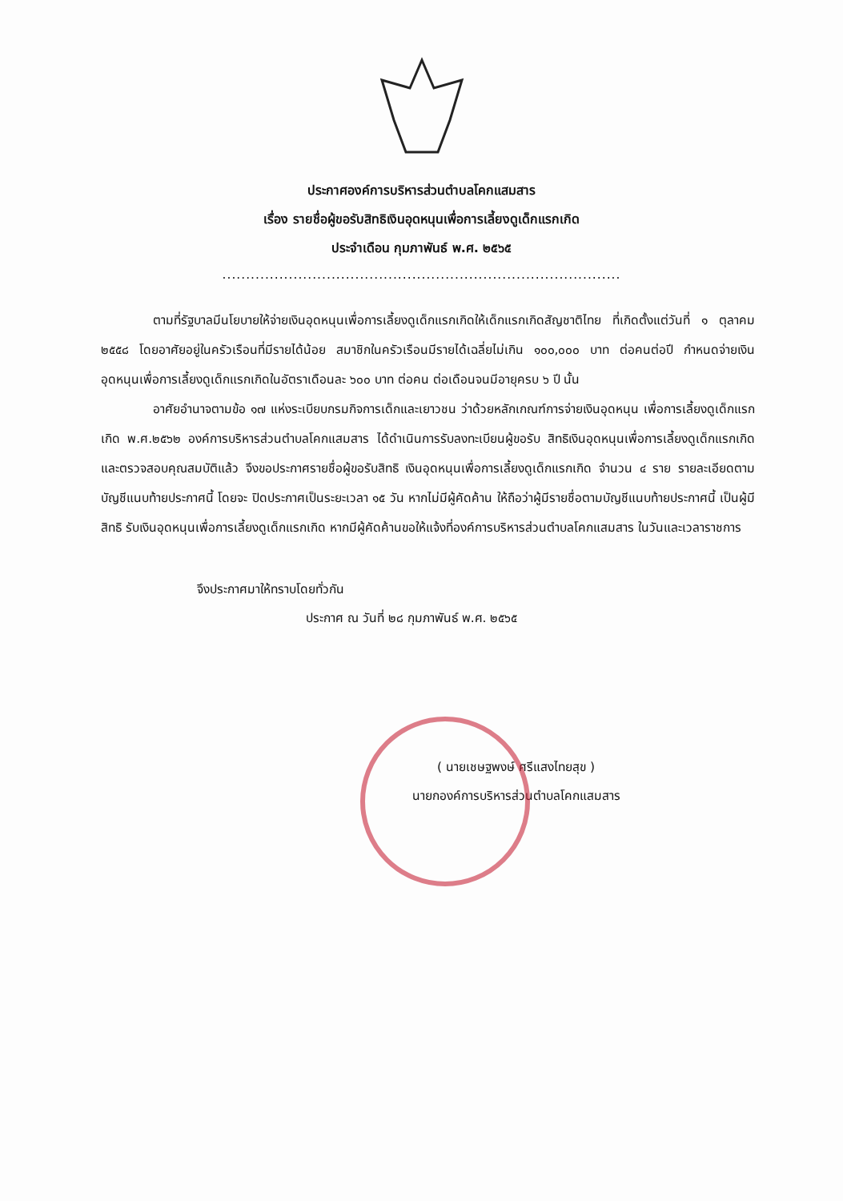ประกาศองค์การบริหารส่วนตำบลโคกแสมสาร
เรื่อง รายชื่อผู้ขอรับสิทธิเงินอุดหนุนเพื่อการเลี้ยงดูเด็กแรกเกิด
ประจำเดือน กุมภาพันธ์ พ.ศ. ๒๕๖๕
....................................................................................
ตามที่รัฐบาลมีนโยบายให้จ่ายเงินอุดหนุนเพื่อการเลี้ยงดูเด็กแรกเกิดให้เด็กแรกเกิดสัญชาติไทย ที่เกิดตั้งแต่วันที่ ๑ ตุลาคม ๒๕๕๘ โดยอาศัยอยู่ในครัวเรือนที่มีรายได้น้อย สมาชิกในครัวเรือนมีรายได้เฉลี่ยไม่เกิน ๑๐๐,๐๐๐ บาท ต่อคนต่อปี กำหนดจ่ายเงินอุดหนุนเพื่อการเลี้ยงดูเด็กแรกเกิดในอัตราเดือนละ ๖๐๐ บาท ต่อคน ต่อเดือนจนมีอายุครบ ๖ ปี นั้น
อาศัยอำนาจตามข้อ ๑๗ แห่งระเบียบกรมกิจการเด็กและเยาวชน ว่าด้วยหลักเกณฑ์การจ่ายเงินอุดหนุน เพื่อการเลี้ยงดูเด็กแรกเกิด พ.ศ.๒๕๖๒ องค์การบริหารส่วนตำบลโคกแสมสาร ได้ดำเนินการรับลงทะเบียนผู้ขอรับ สิทธิเงินอุดหนุนเพื่อการเลี้ยงดูเด็กแรกเกิด และตรวจสอบคุณสมบัติแล้ว จึงขอประกาศรายชื่อผู้ขอรับสิทธิ เงินอุดหนุนเพื่อการเลี้ยงดูเด็กแรกเกิด จำนวน ๔ ราย รายละเอียดตามบัญชีแนบท้ายประกาศนี้ โดยจะ ปิดประกาศเป็นระยะเวลา ๑๕ วัน หากไม่มีผู้คัดค้าน ให้ถือว่าผู้มีรายชื่อตามบัญชีแนบท้ายประกาศนี้ เป็นผู้มีสิทธิ รับเงินอุดหนุนเพื่อการเลี้ยงดูเด็กแรกเกิด หากมีผู้คัดค้านขอให้แจ้งที่องค์การบริหารส่วนตำบลโคกแสมสาร ในวันและเวลาราชการ
จึงประกาศมาให้ทราบโดยทั่วกัน
ประกาศ ณ วันที่ ๒๘ กุมภาพันธ์ พ.ศ. ๒๕๖๕
( นายเชษฐพงษ์ ศรีแสงไทยสุข )
นายกองค์การบริหารส่วนตำบลโคกแสมสาร